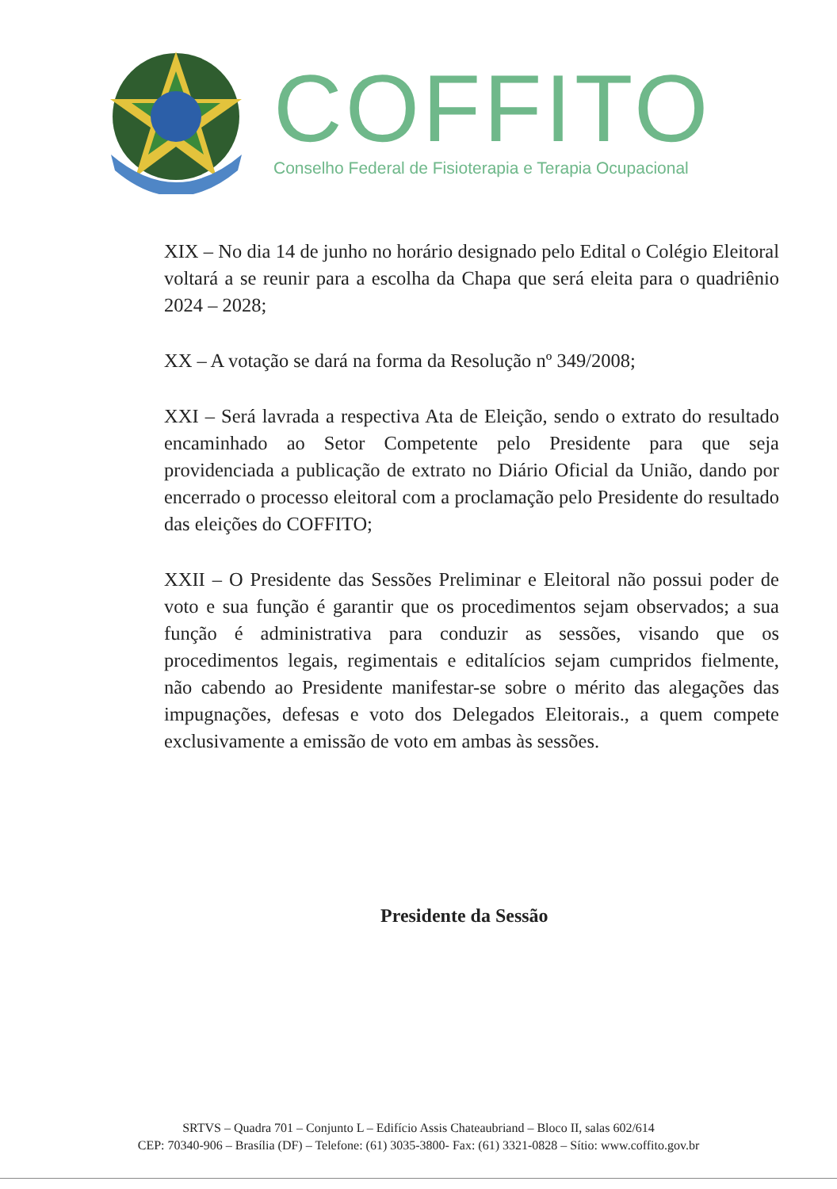COFFITO
Conselho Federal de Fisioterapia e Terapia Ocupacional
XIX – No dia 14 de junho no horário designado pelo Edital o Colégio Eleitoral voltará a se reunir para a escolha da Chapa que será eleita para o quadriênio 2024 – 2028;
XX – A votação se dará na forma da Resolução nº 349/2008;
XXI – Será lavrada a respectiva Ata de Eleição, sendo o extrato do resultado encaminhado ao Setor Competente pelo Presidente para que seja providenciada a publicação de extrato no Diário Oficial da União, dando por encerrado o processo eleitoral com a proclamação pelo Presidente do resultado das eleições do COFFITO;
XXII – O Presidente das Sessões Preliminar e Eleitoral não possui poder de voto e sua função é garantir que os procedimentos sejam observados; a sua função é administrativa para conduzir as sessões, visando que os procedimentos legais, regimentais e editalícios sejam cumpridos fielmente, não cabendo ao Presidente manifestar-se sobre o mérito das alegações das impugnações, defesas e voto dos Delegados Eleitorais., a quem compete exclusivamente a emissão de voto em ambas às sessões.
Presidente da Sessão
SRTVS – Quadra 701 – Conjunto L – Edifício Assis Chateaubriand – Bloco II, salas 602/614
CEP: 70340-906 – Brasília (DF) – Telefone: (61) 3035-3800- Fax: (61) 3321-0828 – Sítio: www.coffito.gov.br